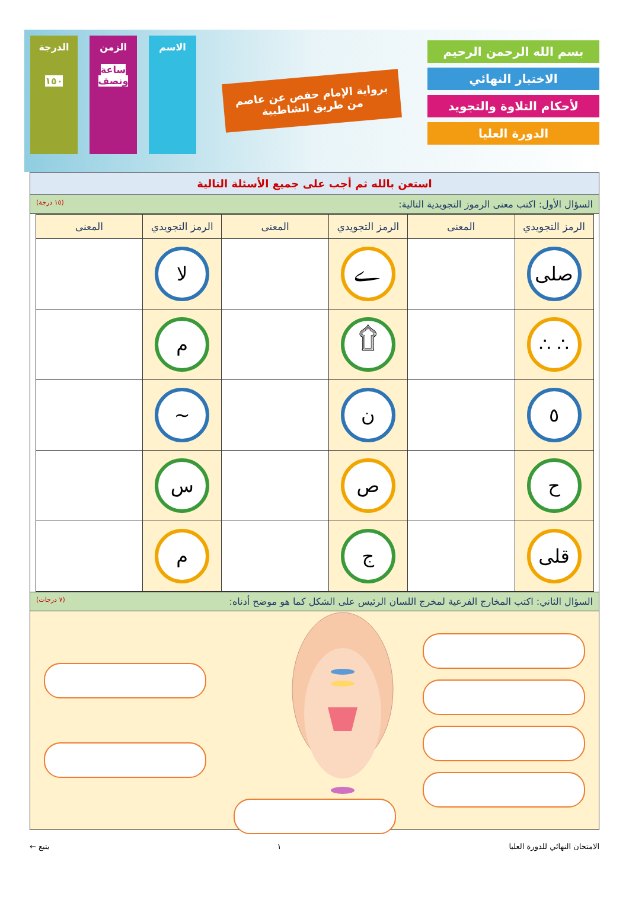بسم الله الرحمن الرحيم
الاختبار النهائي
لأحكام التلاوة والتجويد
الدورة العليا
برواية الإمام حفص عن عاصم
من طريق الشاطبية
الاسم الزمن
ساعة ونصف
الدرجة
١٥٠
استعن بالله ثم أجب على جميع الأسئلة التالية
السؤال الأول: اكتب معنى الرموز التجويدية التالية: (١٥ درجة)
| الرمز التجويدي | المعنى | الرمز التجويدي | المعنى | الرمز التجويدي | المعنى |
| --- | --- | --- | --- | --- | --- |
| صلى | | ے | | لا | |
| ∴ ∴ | | ۩ | | م | |
| ٥ | | ن | | ~ | |
| ح | | ص | | س | |
| قلى | | ج | | م | |
السؤال الثاني: اكتب المخارج الفرعية لمخرج اللسان الرئيس على الشكل كما هو موضح أدناه: (٧ درجات)
الامتحان النهائي للدورة العليا ١ يتبع ←